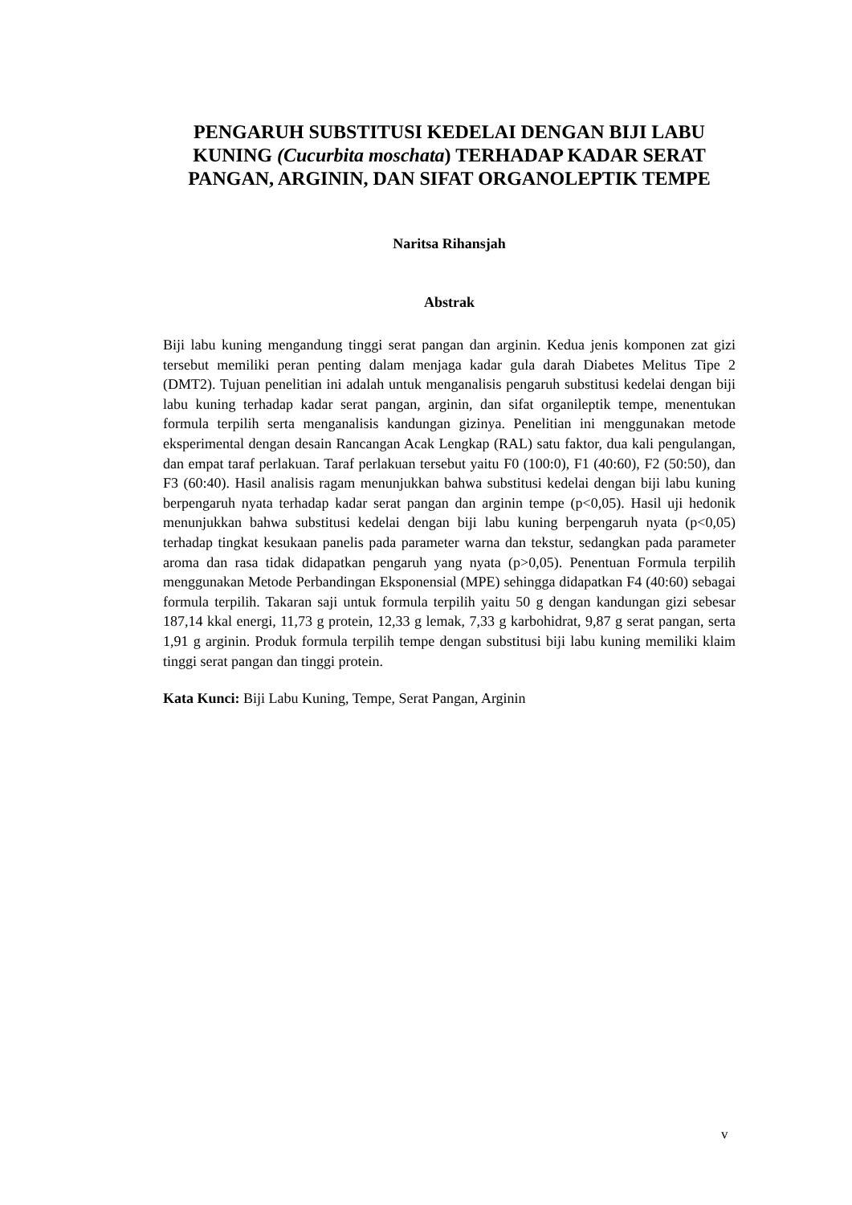PENGARUH SUBSTITUSI KEDELAI DENGAN BIJI LABU KUNING (Cucurbita moschata) TERHADAP KADAR SERAT PANGAN, ARGININ, DAN SIFAT ORGANOLEPTIK TEMPE
Naritsa Rihansjah
Abstrak
Biji labu kuning mengandung tinggi serat pangan dan arginin. Kedua jenis komponen zat gizi tersebut memiliki peran penting dalam menjaga kadar gula darah Diabetes Melitus Tipe 2 (DMT2). Tujuan penelitian ini adalah untuk menganalisis pengaruh substitusi kedelai dengan biji labu kuning terhadap kadar serat pangan, arginin, dan sifat organileptik tempe, menentukan formula terpilih serta menganalisis kandungan gizinya. Penelitian ini menggunakan metode eksperimental dengan desain Rancangan Acak Lengkap (RAL) satu faktor, dua kali pengulangan, dan empat taraf perlakuan. Taraf perlakuan tersebut yaitu F0 (100:0), F1 (40:60), F2 (50:50), dan F3 (60:40). Hasil analisis ragam menunjukkan bahwa substitusi kedelai dengan biji labu kuning berpengaruh nyata terhadap kadar serat pangan dan arginin tempe (p<0,05). Hasil uji hedonik menunjukkan bahwa substitusi kedelai dengan biji labu kuning berpengaruh nyata (p<0,05) terhadap tingkat kesukaan panelis pada parameter warna dan tekstur, sedangkan pada parameter aroma dan rasa tidak didapatkan pengaruh yang nyata (p>0,05). Penentuan Formula terpilih menggunakan Metode Perbandingan Eksponensial (MPE) sehingga didapatkan F4 (40:60) sebagai formula terpilih. Takaran saji untuk formula terpilih yaitu 50 g dengan kandungan gizi sebesar 187,14 kkal energi, 11,73 g protein, 12,33 g lemak, 7,33 g karbohidrat, 9,87 g serat pangan, serta 1,91 g arginin. Produk formula terpilih tempe dengan substitusi biji labu kuning memiliki klaim tinggi serat pangan dan tinggi protein.
Kata Kunci: Biji Labu Kuning, Tempe, Serat Pangan, Arginin
v